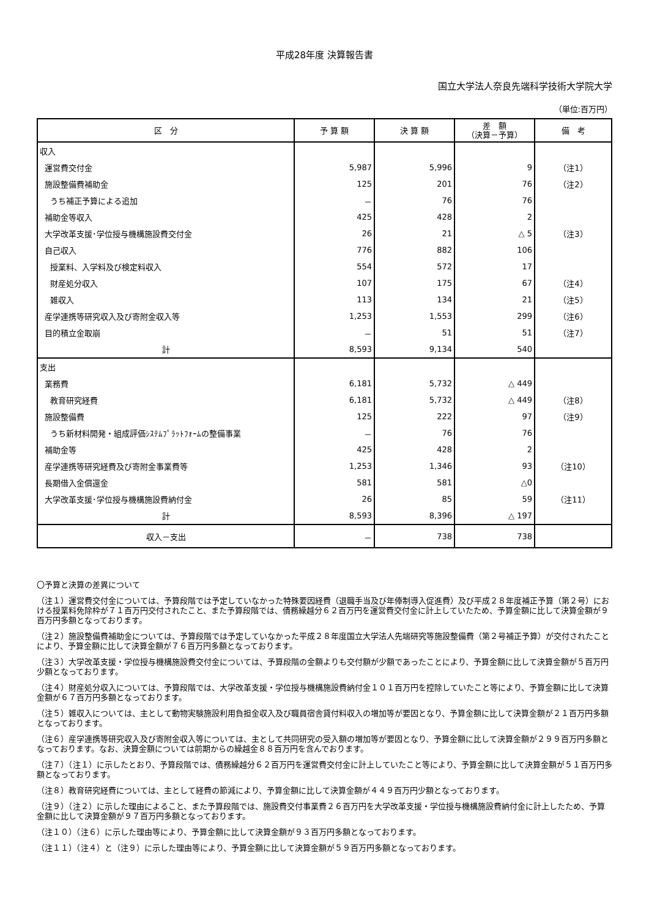平成28年度 決算報告書
国立大学法人奈良先端科学技術大学院大学
（単位:百万円）
| 区 分 | 予 算 額 | 決 算 額 | 差 額 （決算－予算） | 備 考 |
| --- | --- | --- | --- | --- |
| 収入 | | | | |
| 運営費交付金 | 5,987 | 5,996 | 9 | （注1） |
| 施設整備費補助金 | 125 | 201 | 76 | （注2） |
| うち補正予算による追加 | － | 76 | 76 | |
| 補助金等収入 | 425 | 428 | 2 | |
| 大学改革支援･学位授与機構施設費交付金 | 26 | 21 | △ 5 | （注3） |
| 自己収入 | 776 | 882 | 106 | |
| 授業料、入学料及び検定料収入 | 554 | 572 | 17 | |
| 財産処分収入 | 107 | 175 | 67 | （注4） |
| 雑収入 | 113 | 134 | 21 | （注5） |
| 産学連携等研究収入及び寄附金収入等 | 1,253 | 1,553 | 299 | （注6） |
| 目的積立金取崩 | － | 51 | 51 | （注7） |
| 計 | 8,593 | 9,134 | 540 | |
| 支出 | | | | |
| 業務費 | 6,181 | 5,732 | △ 449 | |
| 教育研究経費 | 6,181 | 5,732 | △ 449 | （注8） |
| 施設整備費 | 125 | 222 | 97 | （注9） |
| うち新材料開発・組成評価ｼｽﾃﾑﾌﾟﾗｯﾄﾌｫｰﾑの整備事業 | － | 76 | 76 | |
| 補助金等 | 425 | 428 | 2 | |
| 産学連携等研究経費及び寄附金事業費等 | 1,253 | 1,346 | 93 | （注10） |
| 長期借入金償還金 | 581 | 581 | △0 | |
| 大学改革支援･学位授与機構施設費納付金 | 26 | 85 | 59 | （注11） |
| 計 | 8,593 | 8,396 | △ 197 | |
| 収入－支出 | － | 738 | 738 | |
〇予算と決算の差異について
（注１）運営費交付金については、予算段階では予定していなかった特殊要因経費（退職手当及び年俸制導入促進費）及び平成２８年度補正予算（第２号）における授業料免除枠が７１百万円交付されたこと、また予算段階では、債務繰越分６２百万円を運営費交付金に計上していたため、予算金額に比して決算金額が９百万円多額となっております。
（注２）施設整備費補助金については、予算段階では予定していなかった平成２８年度国立大学法人先端研究等施設整備費（第２号補正予算）が交付されたことにより、予算金額に比して決算金額が７６百万円多額となっております。
（注３）大学改革支援・学位授与機構施設費交付金については、予算段階の金額よりも交付額が少額であったことにより、予算金額に比して決算金額が５百万円少額となっております。
（注４）財産処分収入については、予算段階では、大学改革支援・学位授与機構施設費納付金１０１百万円を控除していたこと等により、予算金額に比して決算金額が６７百万円多額となっております。
（注５）雑収入については、主として動物実験施設利用負担金収入及び職員宿舎貸付料収入の増加等が要因となり、予算金額に比して決算金額が２１百万円多額となっております。
（注６）産学連携等研究収入及び寄附金収入等については、主として共同研究の受入額の増加等が要因となり、予算金額に比して決算金額が２９９百万円多額となっております。なお、決算金額については前期からの繰越金８８百万円を含んでおります。
（注７）（注１）に示したとおり、予算段階では、債務繰越分６２百万円を運営費交付金に計上していたこと等により、予算金額に比して決算金額が５１百万円多額となっております。
（注８）教育研究経費については、主として経費の節減により、予算金額に比して決算金額が４４９百万円少額となっております。
（注９）（注２）に示した理由によること、また予算段階では、施設費交付事業費２６百万円を大学改革支援・学位授与機構施設費納付金に計上したため、予算金額に比して決算金額が９７百万円多額となっております。
（注１０）（注６）に示した理由等により、予算金額に比して決算金額が９３百万円多額となっております。
（注１１）（注４）と（注９）に示した理由等により、予算金額に比して決算金額が５９百万円多額となっております。